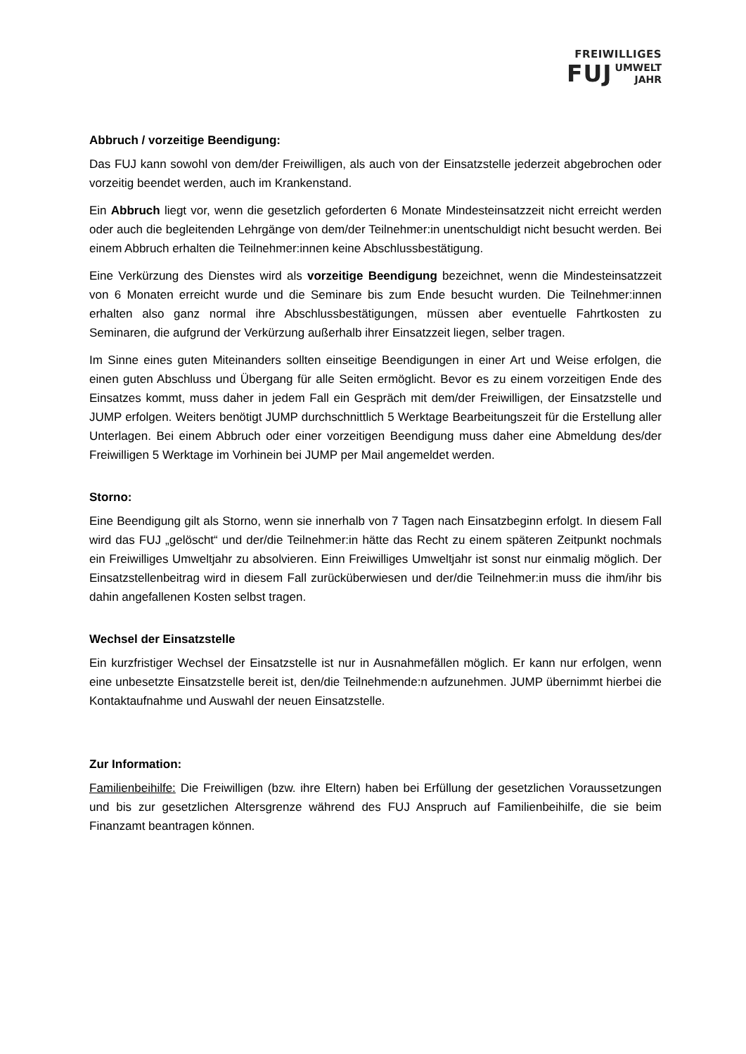FREIWILLIGES
FUJ UMWELT
JAHR
Abbruch / vorzeitige Beendigung:
Das FUJ kann sowohl von dem/der Freiwilligen, als auch von der Einsatzstelle jederzeit abgebrochen oder vorzeitig beendet werden, auch im Krankenstand.
Ein Abbruch liegt vor, wenn die gesetzlich geforderten 6 Monate Mindesteinsatzzeit nicht erreicht werden oder auch die begleitenden Lehrgänge von dem/der Teilnehmer:in unentschuldigt nicht besucht werden. Bei einem Abbruch erhalten die Teilnehmer:innen keine Abschlussbestätigung.
Eine Verkürzung des Dienstes wird als vorzeitige Beendigung bezeichnet, wenn die Mindesteinsatzzeit von 6 Monaten erreicht wurde und die Seminare bis zum Ende besucht wurden. Die Teilnehmer:innen erhalten also ganz normal ihre Abschlussbestätigungen, müssen aber eventuelle Fahrtkosten zu Seminaren, die aufgrund der Verkürzung außerhalb ihrer Einsatzzeit liegen, selber tragen.
Im Sinne eines guten Miteinanders sollten einseitige Beendigungen in einer Art und Weise erfolgen, die einen guten Abschluss und Übergang für alle Seiten ermöglicht. Bevor es zu einem vorzeitigen Ende des Einsatzes kommt, muss daher in jedem Fall ein Gespräch mit dem/der Freiwilligen, der Einsatzstelle und JUMP erfolgen. Weiters benötigt JUMP durchschnittlich 5 Werktage Bearbeitungszeit für die Erstellung aller Unterlagen. Bei einem Abbruch oder einer vorzeitigen Beendigung muss daher eine Abmeldung des/der Freiwilligen 5 Werktage im Vorhinein bei JUMP per Mail angemeldet werden.
Storno:
Eine Beendigung gilt als Storno, wenn sie innerhalb von 7 Tagen nach Einsatzbeginn erfolgt. In diesem Fall wird das FUJ „gelöscht“ und der/die Teilnehmer:in hätte das Recht zu einem späteren Zeitpunkt nochmals ein Freiwilliges Umweltjahr zu absolvieren. Einn Freiwilliges Umweltjahr ist sonst nur einmalig möglich. Der Einsatzstellenbeitrag wird in diesem Fall zurücküberwiesen und der/die Teilnehmer:in muss die ihm/ihr bis dahin angefallenen Kosten selbst tragen.
Wechsel der Einsatzstelle
Ein kurzfristiger Wechsel der Einsatzstelle ist nur in Ausnahmefällen möglich. Er kann nur erfolgen, wenn eine unbesetzte Einsatzstelle bereit ist, den/die Teilnehmende:n aufzunehmen. JUMP übernimmt hierbei die Kontaktaufnahme und Auswahl der neuen Einsatzstelle.
Zur Information:
Familienbeihilfe: Die Freiwilligen (bzw. ihre Eltern) haben bei Erfüllung der gesetzlichen Voraussetzungen und bis zur gesetzlichen Altersgrenze während des FUJ Anspruch auf Familienbeihilfe, die sie beim Finanzamt beantragen können.